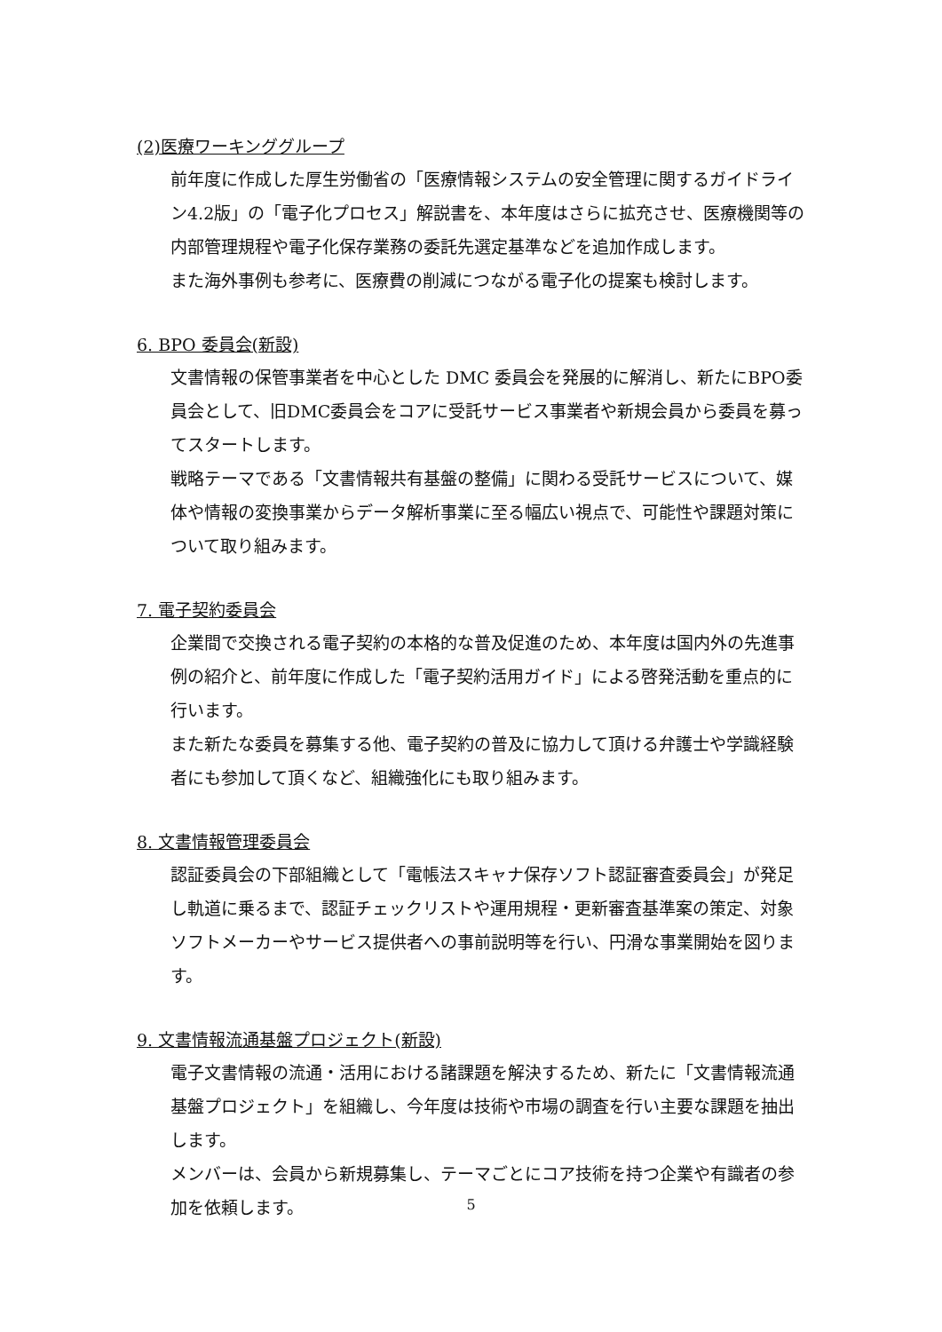(2)医療ワーキンググループ
前年度に作成した厚生労働省の「医療情報システムの安全管理に関するガイドライン4.2版」の「電子化プロセス」解説書を、本年度はさらに拡充させ、医療機関等の内部管理規程や電子化保存業務の委託先選定基準などを追加作成します。
また海外事例も参考に、医療費の削減につながる電子化の提案も検討します。
6. BPO 委員会(新設)
文書情報の保管事業者を中心とした DMC 委員会を発展的に解消し、新たにBPO委員会として、旧DMC委員会をコアに受託サービス事業者や新規会員から委員を募ってスタートします。
戦略テーマである「文書情報共有基盤の整備」に関わる受託サービスについて、媒体や情報の変換事業からデータ解析事業に至る幅広い視点で、可能性や課題対策について取り組みます。
7. 電子契約委員会
企業間で交換される電子契約の本格的な普及促進のため、本年度は国内外の先進事例の紹介と、前年度に作成した「電子契約活用ガイド」による啓発活動を重点的に行います。
また新たな委員を募集する他、電子契約の普及に協力して頂ける弁護士や学識経験者にも参加して頂くなど、組織強化にも取り組みます。
8. 文書情報管理委員会
認証委員会の下部組織として「電帳法スキャナ保存ソフト認証審査委員会」が発足し軌道に乗るまで、認証チェックリストや運用規程・更新審査基準案の策定、対象ソフトメーカーやサービス提供者への事前説明等を行い、円滑な事業開始を図ります。
9. 文書情報流通基盤プロジェクト(新設)
電子文書情報の流通・活用における諸課題を解決するため、新たに「文書情報流通基盤プロジェクト」を組織し、今年度は技術や市場の調査を行い主要な課題を抽出します。
メンバーは、会員から新規募集し、テーマごとにコア技術を持つ企業や有識者の参加を依頼します。
5